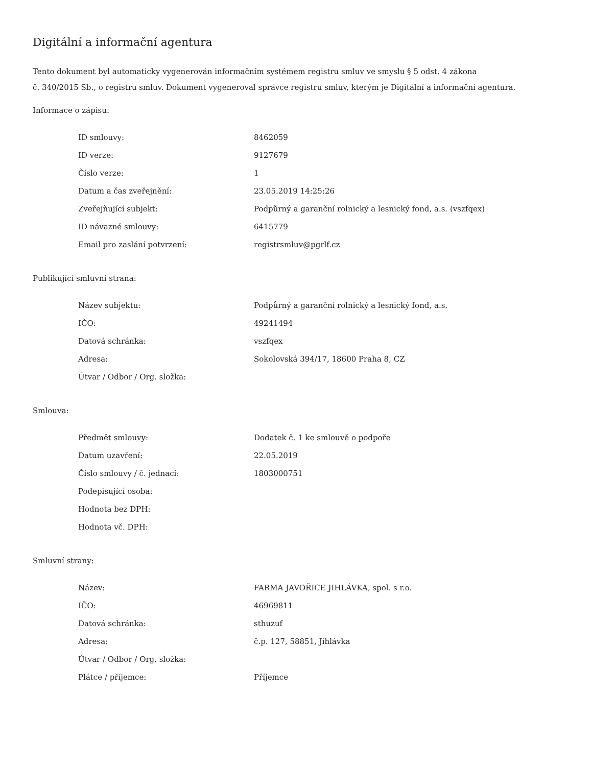Digitální a informační agentura
Tento dokument byl automaticky vygenerován informačním systémem registru smluv ve smyslu § 5 odst. 4 zákona
č. 340/2015 Sb., o registru smluv. Dokument vygeneroval správce registru smluv, kterým je Digitální a informační agentura.
Informace o zápisu:
| ID smlouvy: | 8462059 |
| ID verze: | 9127679 |
| Číslo verze: | 1 |
| Datum a čas zveřejnění: | 23.05.2019 14:25:26 |
| Zveřejňující subjekt: | Podpůrný a garanční rolnický a lesnický fond, a.s. (vszfqex) |
| ID návazné smlouvy: | 6415779 |
| Email pro zaslání potvrzení: | registrsmluv@pgrlf.cz |
Publikující smluvní strana:
| Název subjektu: | Podpůrný a garanční rolnický a lesnický fond, a.s. |
| IČO: | 49241494 |
| Datová schránka: | vszfqex |
| Adresa: | Sokolovská 394/17, 18600 Praha 8, CZ |
| Útvar / Odbor / Org. složka: | |
Smlouva:
| Předmět smlouvy: | Dodatek č. 1 ke smlouvě o podpoře |
| Datum uzavření: | 22.05.2019 |
| Číslo smlouvy / č. jednací: | 1803000751 |
| Podepisující osoba: | |
| Hodnota bez DPH: | |
| Hodnota vč. DPH: | |
Smluvní strany:
| Název: | FARMA JAVOŘICE JIHLÁVKA, spol. s r.o. |
| IČO: | 46969811 |
| Datová schránka: | sthuzuf |
| Adresa: | č.p. 127, 58851, Jihlávka |
| Útvar / Odbor / Org. složka: | |
| Plátce / příjemce: | Příjemce |